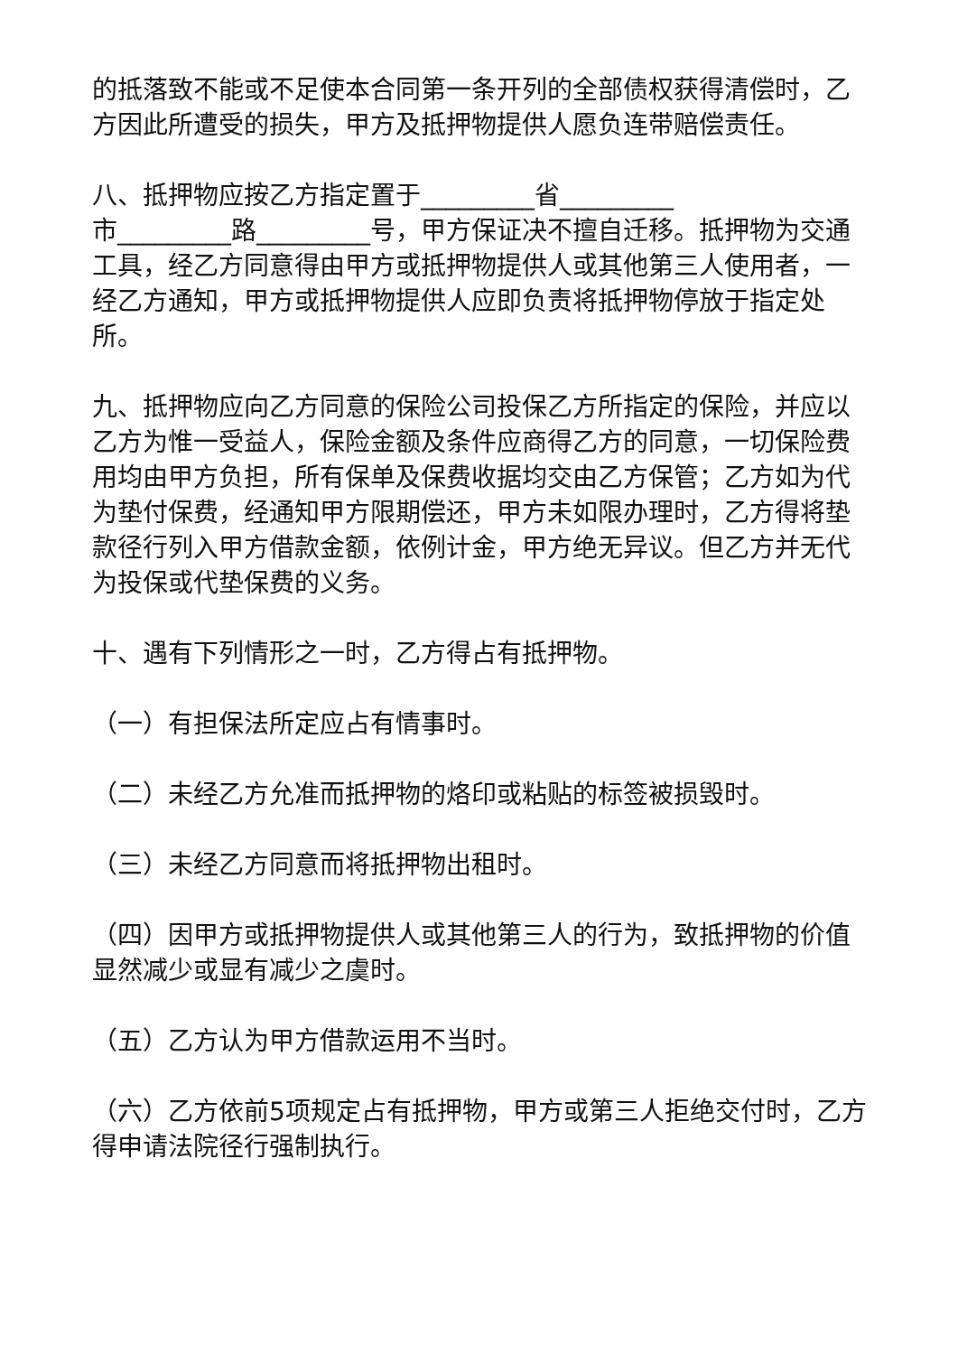的抵落致不能或不足使本合同第一条开列的全部债权获得清偿时，乙方因此所遭受的损失，甲方及抵押物提供人愿负连带赔偿责任。
八、抵押物应按乙方指定置于_________省_________
市_________路_________号，甲方保证决不擅自迁移。抵押物为交通工具，经乙方同意得由甲方或抵押物提供人或其他第三人使用者，一经乙方通知，甲方或抵押物提供人应即负责将抵押物停放于指定处所。
九、抵押物应向乙方同意的保险公司投保乙方所指定的保险，并应以乙方为惟一受益人，保险金额及条件应商得乙方的同意，一切保险费用均由甲方负担，所有保单及保费收据均交由乙方保管；乙方如为代为垫付保费，经通知甲方限期偿还，甲方未如限办理时，乙方得将垫款径行列入甲方借款金额，依例计金，甲方绝无异议。但乙方并无代为投保或代垫保费的义务。
十、遇有下列情形之一时，乙方得占有抵押物。
（一）有担保法所定应占有情事时。
（二）未经乙方允准而抵押物的烙印或粘贴的标签被损毁时。
（三）未经乙方同意而将抵押物出租时。
（四）因甲方或抵押物提供人或其他第三人的行为，致抵押物的价值显然减少或显有减少之虞时。
（五）乙方认为甲方借款运用不当时。
（六）乙方依前5项规定占有抵押物，甲方或第三人拒绝交付时，乙方得申请法院径行强制执行。